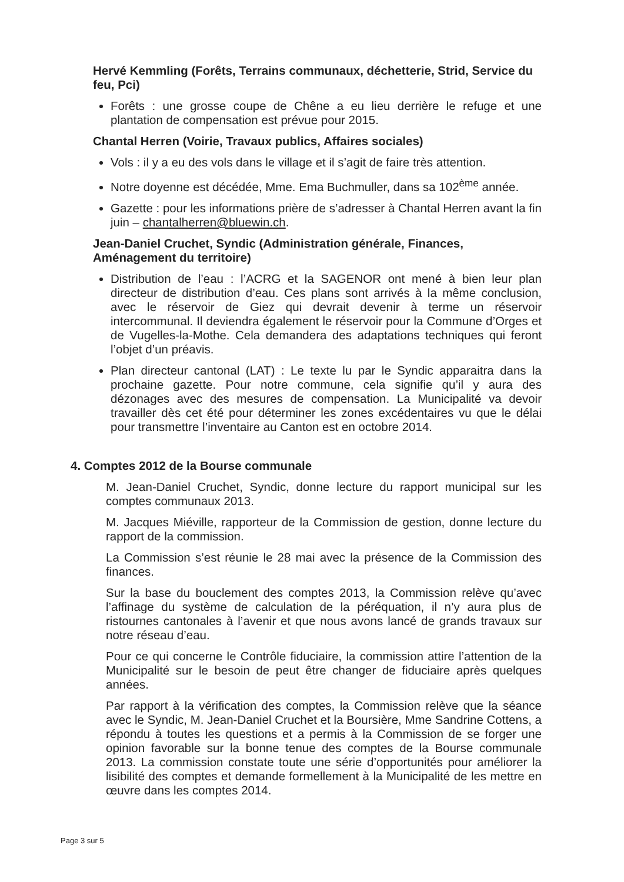Hervé Kemmling (Forêts, Terrains communaux, déchetterie, Strid, Service du feu, Pci)
Forêts : une grosse coupe de Chêne a eu lieu derrière le refuge et une plantation de compensation est prévue pour 2015.
Chantal Herren (Voirie, Travaux publics, Affaires sociales)
Vols : il y a eu des vols dans le village et il s’agit de faire très attention.
Notre doyenne est décédée, Mme. Ema Buchmuller, dans sa 102<sup>ème</sup> année.
Gazette : pour les informations prière de s’adresser à Chantal Herren avant la fin juin – chantalherren@bluewin.ch.
Jean-Daniel Cruchet, Syndic (Administration générale, Finances, Aménagement du territoire)
Distribution de l’eau : l’ACRG et la SAGENOR ont mené à bien leur plan directeur de distribution d’eau. Ces plans sont arrivés à la même conclusion, avec le réservoir de Giez qui devrait devenir à terme un réservoir intercommunal. Il deviendra également le réservoir pour la Commune d’Orges et de Vugelles-la-Mothe. Cela demandera des adaptations techniques qui feront l’objet d’un préavis.
Plan directeur cantonal (LAT) : Le texte lu par le Syndic apparaitra dans la prochaine gazette. Pour notre commune, cela signifie qu’il y aura des dézonages avec des mesures de compensation. La Municipalité va devoir travailler dès cet été pour déterminer les zones excédentaires vu que le délai pour transmettre l’inventaire au Canton est en octobre 2014.
4. Comptes 2012 de la Bourse communale
M. Jean-Daniel Cruchet, Syndic, donne lecture du rapport municipal sur les comptes communaux 2013.
M. Jacques Miéville, rapporteur de la Commission de gestion, donne lecture du rapport de la commission.
La Commission s’est réunie le 28 mai avec la présence de la Commission des finances.
Sur la base du bouclement des comptes 2013, la Commission relève qu’avec l’affinage du système de calculation de la péréquation, il n’y aura plus de ristournes cantonales à l’avenir et que nous avons lancé de grands travaux sur notre réseau d’eau.
Pour ce qui concerne le Contrôle fiduciaire, la commission attire l’attention de la Municipalité sur le besoin de peut être changer de fiduciaire après quelques années.
Par rapport à la vérification des comptes, la Commission relève que la séance avec le Syndic, M. Jean-Daniel Cruchet et la Boursière, Mme Sandrine Cottens, a répondu à toutes les questions et a permis à la Commission de se forger une opinion favorable sur la bonne tenue des comptes de la Bourse communale 2013. La commission constate toute une série d’opportunités pour améliorer la lisibilité des comptes et demande formellement à la Municipalité de les mettre en œuvre dans les comptes 2014.
Page 3 sur 5